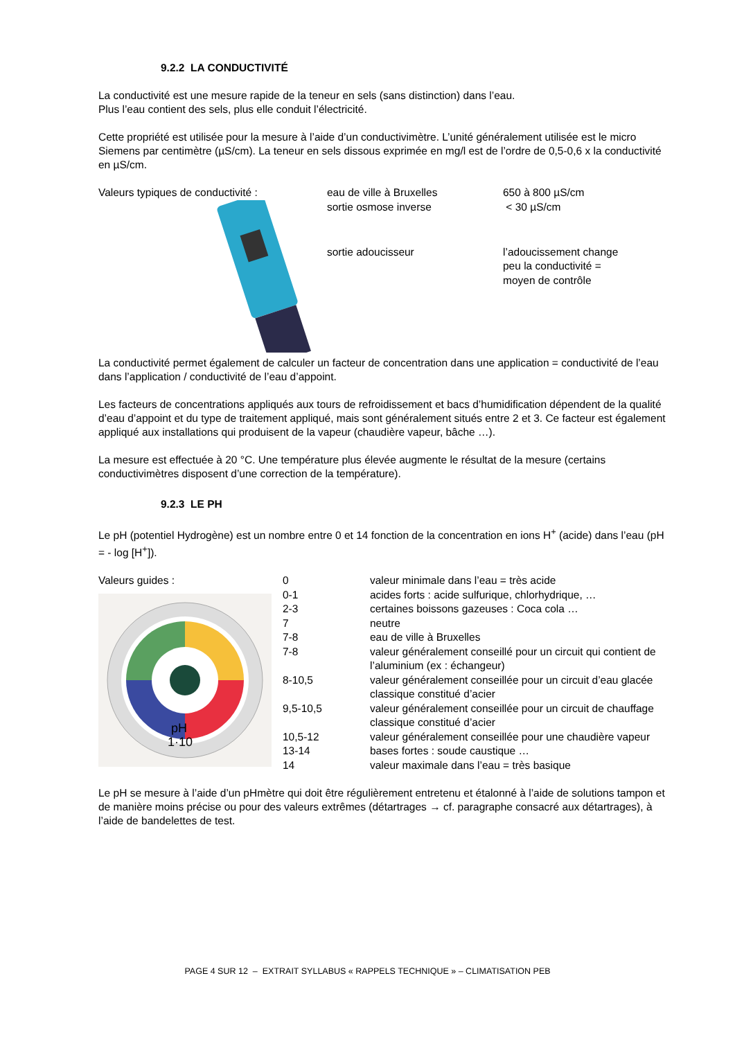9.2.2 LA CONDUCTIVITÉ
La conductivité est une mesure rapide de la teneur en sels (sans distinction) dans l’eau.
Plus l’eau contient des sels, plus elle conduit l’électricité.
Cette propriété est utilisée pour la mesure à l’aide d’un conductivimètre. L’unité généralement utilisée est le micro Siemens par centimètre (µS/cm). La teneur en sels dissous exprimée en mg/l est de l’ordre de 0,5-0,6 x la conductivité en µS/cm.
| Valeurs typiques de conductivité : | eau de ville à Bruxelles | 650 à 800 µS/cm |
| | sortie osmose inverse | < 30 µS/cm |
| | sortie adoucisseur | l’adoucissement change peu la conductivité = moyen de contrôle |
La conductivité permet également de calculer un facteur de concentration dans une application = conductivité de l’eau dans l’application / conductivité de l’eau d’appoint.
Les facteurs de concentrations appliqués aux tours de refroidissement et bacs d’humidification dépendent de la qualité d’eau d’appoint et du type de traitement appliqué, mais sont généralement situés entre 2 et 3. Ce facteur est également appliqué aux installations qui produisent de la vapeur (chaudière vapeur, bâche …).
La mesure est effectuée à 20 °C. Une température plus élevée augmente le résultat de la mesure (certains conductivimètres disposent d’une correction de la température).
9.2.3 LE PH
Le pH (potentiel Hydrogène) est un nombre entre 0 et 14 fonction de la concentration en ions H<sup>+</sup> (acide) dans l’eau (pH = - log [H<sup>+</sup>]).
| Valeurs guides : | 0 | valeur minimale dans l’eau = très acide |
| pH 1·10 | 0-1 | acides forts : acide sulfurique, chlorhydrique, … |
| | 2-3 | certaines boissons gazeuses : Coca cola … |
| | 7 | neutre |
| | 7-8 | eau de ville à Bruxelles |
| | 7-8 | valeur généralement conseillé pour un circuit qui contient de l’aluminium (ex : échangeur) |
| | 8-10,5 | valeur généralement conseillée pour un circuit d’eau glacée classique constitué d’acier |
| | 9,5-10,5 | valeur généralement conseillée pour un circuit de chauffage classique constitué d’acier |
| | 10,5-12 | valeur généralement conseillée pour une chaudière vapeur |
| | 13-14 | bases fortes : soude caustique … |
| | 14 | valeur maximale dans l’eau = très basique |
Le pH se mesure à l’aide d’un pHmètre qui doit être régulièrement entretenu et étalonné à l’aide de solutions tampon et de manière moins précise ou pour des valeurs extrêmes (détartrages → cf. paragraphe consacré aux détartrages), à l’aide de bandelettes de test.
PAGE 4 SUR 12 – EXTRAIT SYLLABUS « RAPPELS TECHNIQUE » – CLIMATISATION PEB